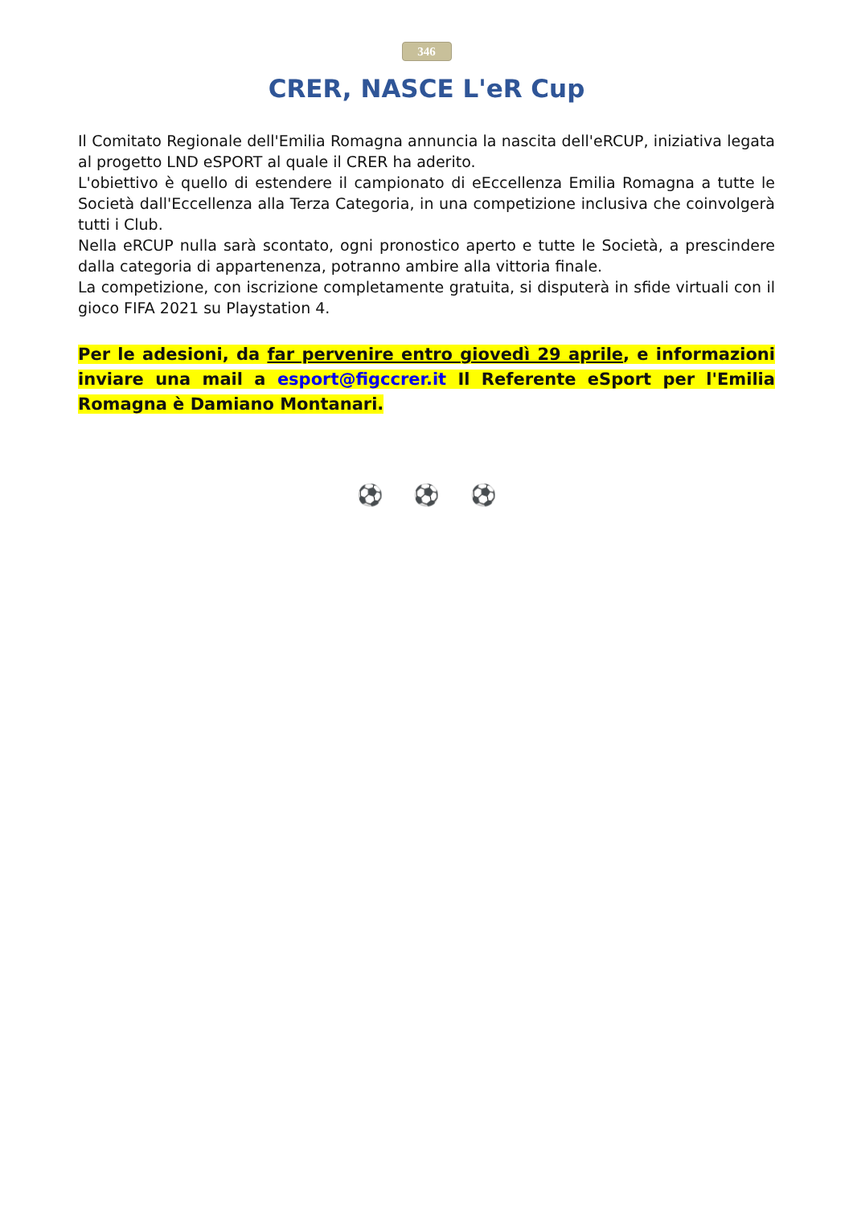346
CRER, NASCE L'eR Cup
Il Comitato Regionale dell'Emilia Romagna annuncia la nascita dell'eRCUP, iniziativa legata al progetto LND eSPORT al quale il CRER ha aderito.
L'obiettivo è quello di estendere il campionato di eEccellenza Emilia Romagna a tutte le Società dall'Eccellenza alla Terza Categoria, in una competizione inclusiva che coinvolgerà tutti i Club.
Nella eRCUP nulla sarà scontato, ogni pronostico aperto e tutte le Società, a prescindere dalla categoria di appartenenza, potranno ambire alla vittoria finale.
La competizione, con iscrizione completamente gratuita, si disputerà in sfide virtuali con il gioco FIFA 2021 su Playstation 4.
Per le adesioni, da far pervenire entro giovedì 29 aprile, e informazioni inviare una mail a esport@figccrer.it Il Referente eSport per l'Emilia Romagna è Damiano Montanari.
⚽ ⚽ ⚽